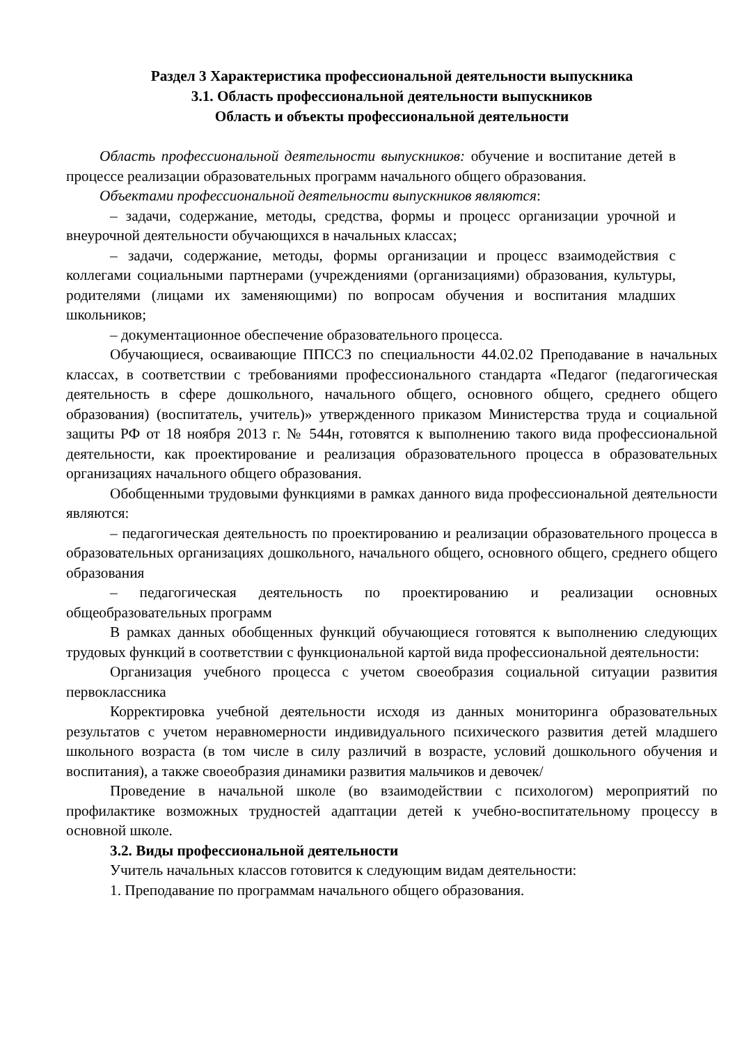Раздел 3 Характеристика профессиональной деятельности выпускника
3.1. Область профессиональной деятельности выпускников
Область и объекты профессиональной деятельности
Область профессиональной деятельности выпускников: обучение и воспитание детей в процессе реализации образовательных программ начального общего образования.
Объектами профессиональной деятельности выпускников являются:
– задачи, содержание, методы, средства, формы и процесс организации урочной и внеурочной деятельности обучающихся в начальных классах;
– задачи, содержание, методы, формы организации и процесс взаимодействия с коллегами социальными партнерами (учреждениями (организациями) образования, культуры, родителями (лицами их заменяющими) по вопросам обучения и воспитания младших школьников;
– документационное обеспечение образовательного процесса.
Обучающиеся, осваивающие ППССЗ по специальности 44.02.02 Преподавание в начальных классах, в соответствии с требованиями профессионального стандарта «Педагог (педагогическая деятельность в сфере дошкольного, начального общего, основного общего, среднего общего образования) (воспитатель, учитель)» утвержденного приказом Министерства труда и социальной защиты РФ от 18 ноября 2013 г. № 544н, готовятся к выполнению такого вида профессиональной деятельности, как проектирование и реализация образовательного процесса в образовательных организациях начального общего образования.
Обобщенными трудовыми функциями в рамках данного вида профессиональной деятельности являются:
– педагогическая деятельность по проектированию и реализации образовательного процесса в образовательных организациях дошкольного, начального общего, основного общего, среднего общего образования
– педагогическая деятельность по проектированию и реализации основных общеобразовательных программ
В рамках данных обобщенных функций обучающиеся готовятся к выполнению следующих трудовых функций в соответствии с функциональной картой вида профессиональной деятельности:
Организация учебного процесса с учетом своеобразия социальной ситуации развития первоклассника
Корректировка учебной деятельности исходя из данных мониторинга образовательных результатов с учетом неравномерности индивидуального психического развития детей младшего школьного возраста (в том числе в силу различий в возрасте, условий дошкольного обучения и воспитания), а также своеобразия динамики развития мальчиков и девочек/
Проведение в начальной школе (во взаимодействии с психологом) мероприятий по профилактике возможных трудностей адаптации детей к учебно-воспитательному процессу в основной школе.
3.2. Виды профессиональной деятельности
Учитель начальных классов готовится к следующим видам деятельности:
1. Преподавание по программам начального общего образования.